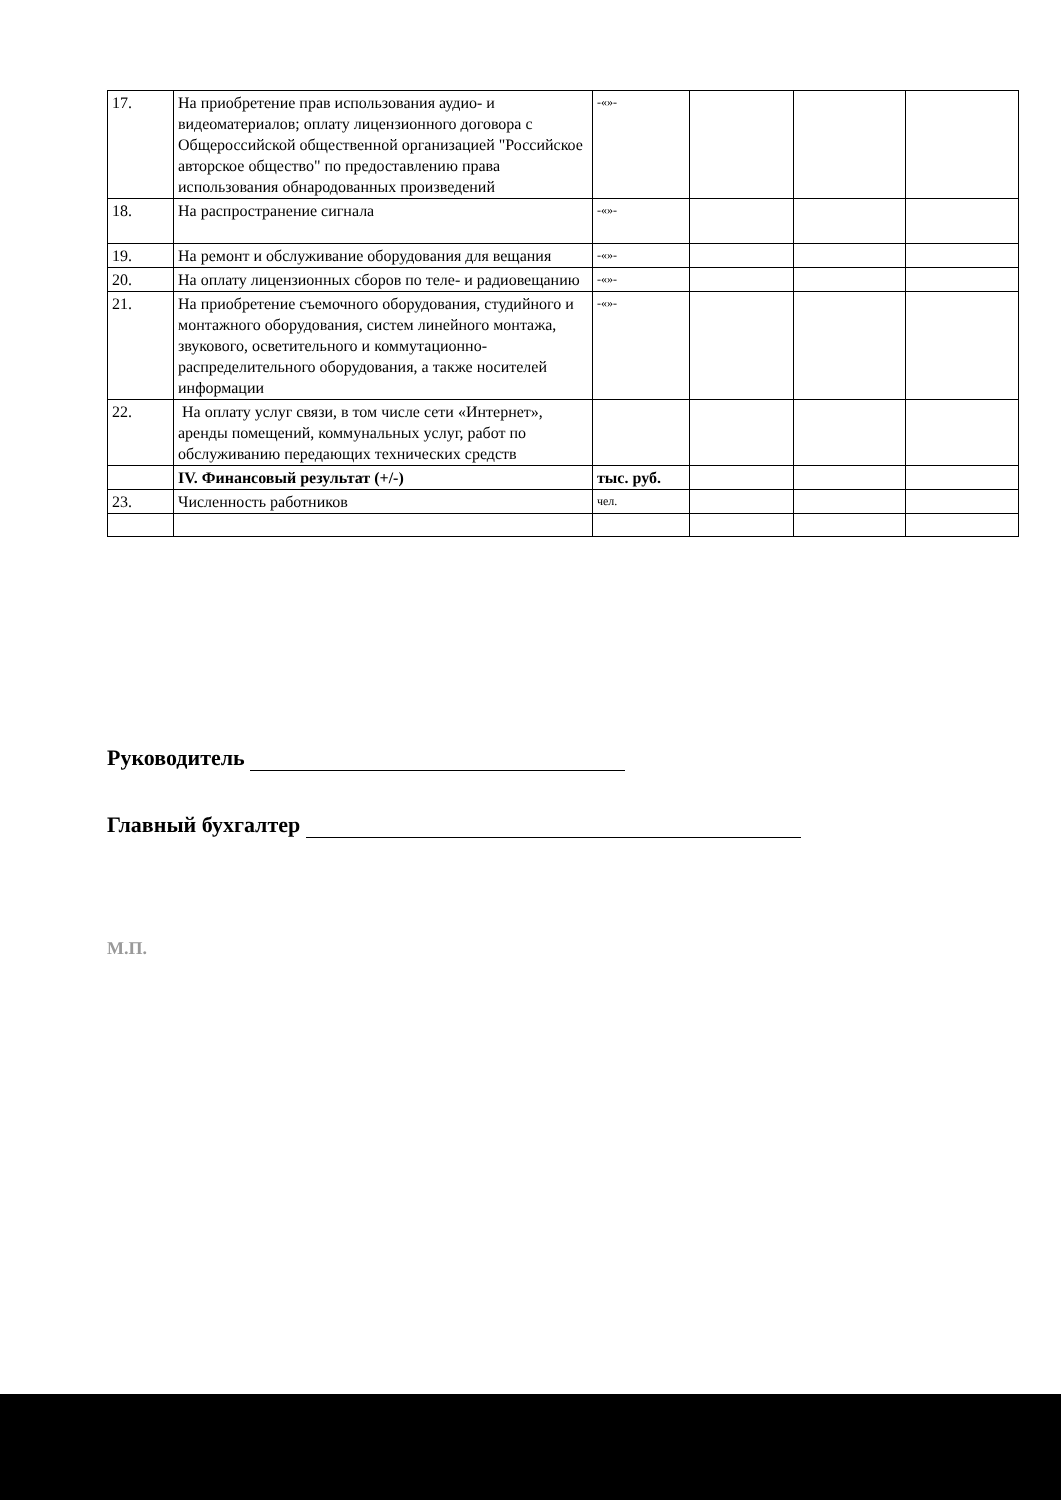| 17. | На приобретение прав использования аудио- и видеоматериалов; оплату лицензионного договора с Общероссийской общественной организацией "Российское авторское общество" по предоставлению права использования обнародованных произведений | -«»- | | | |
| 18. | На распространение сигнала | -«»- | | | |
| 19. | На ремонт и обслуживание оборудования для вещания | -«»- | | | |
| 20. | На оплату лицензионных сборов по теле- и радиовещанию | -«»- | | | |
| 21. | На приобретение съемочного оборудования, студийного и монтажного оборудования, систем линейного монтажа, звукового, осветительного и коммутационно-распределительного оборудования, а также носителей информации | -«»- | | | |
| 22. | На оплату услуг связи, в том числе сети «Интернет», аренды помещений, коммунальных услуг, работ по обслуживанию передающих технических средств | | | | |
| | IV. Финансовый результат (+/-) | тыс. руб. | | | |
| 23. | Численность работников | чел. | | | |
Руководитель
Главный бухгалтер
М.П.